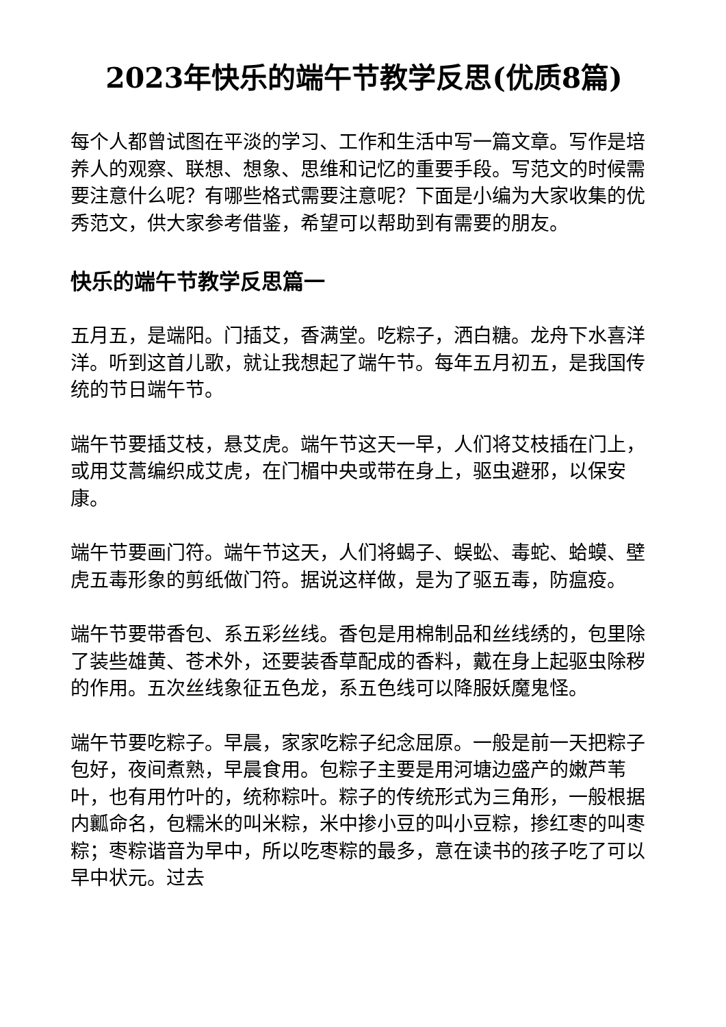2023年快乐的端午节教学反思(优质8篇)
每个人都曾试图在平淡的学习、工作和生活中写一篇文章。写作是培养人的观察、联想、想象、思维和记忆的重要手段。写范文的时候需要注意什么呢？有哪些格式需要注意呢？下面是小编为大家收集的优秀范文，供大家参考借鉴，希望可以帮助到有需要的朋友。
快乐的端午节教学反思篇一
五月五，是端阳。门插艾，香满堂。吃粽子，洒白糖。龙舟下水喜洋洋。听到这首儿歌，就让我想起了端午节。每年五月初五，是我国传统的节日端午节。
端午节要插艾枝，悬艾虎。端午节这天一早，人们将艾枝插在门上，或用艾蒿编织成艾虎，在门楣中央或带在身上，驱虫避邪，以保安康。
端午节要画门符。端午节这天，人们将蝎子、蜈蚣、毒蛇、蛤蟆、壁虎五毒形象的剪纸做门符。据说这样做，是为了驱五毒，防瘟疫。
端午节要带香包、系五彩丝线。香包是用棉制品和丝线绣的，包里除了装些雄黄、苍术外，还要装香草配成的香料，戴在身上起驱虫除秽的作用。五次丝线象征五色龙，系五色线可以降服妖魔鬼怪。
端午节要吃粽子。早晨，家家吃粽子纪念屈原。一般是前一天把粽子包好，夜间煮熟，早晨食用。包粽子主要是用河塘边盛产的嫩芦苇叶，也有用竹叶的，统称粽叶。粽子的传统形式为三角形，一般根据内瓤命名，包糯米的叫米粽，米中掺小豆的叫小豆粽，掺红枣的叫枣粽；枣粽谐音为早中，所以吃枣粽的最多，意在读书的孩子吃了可以早中状元。过去